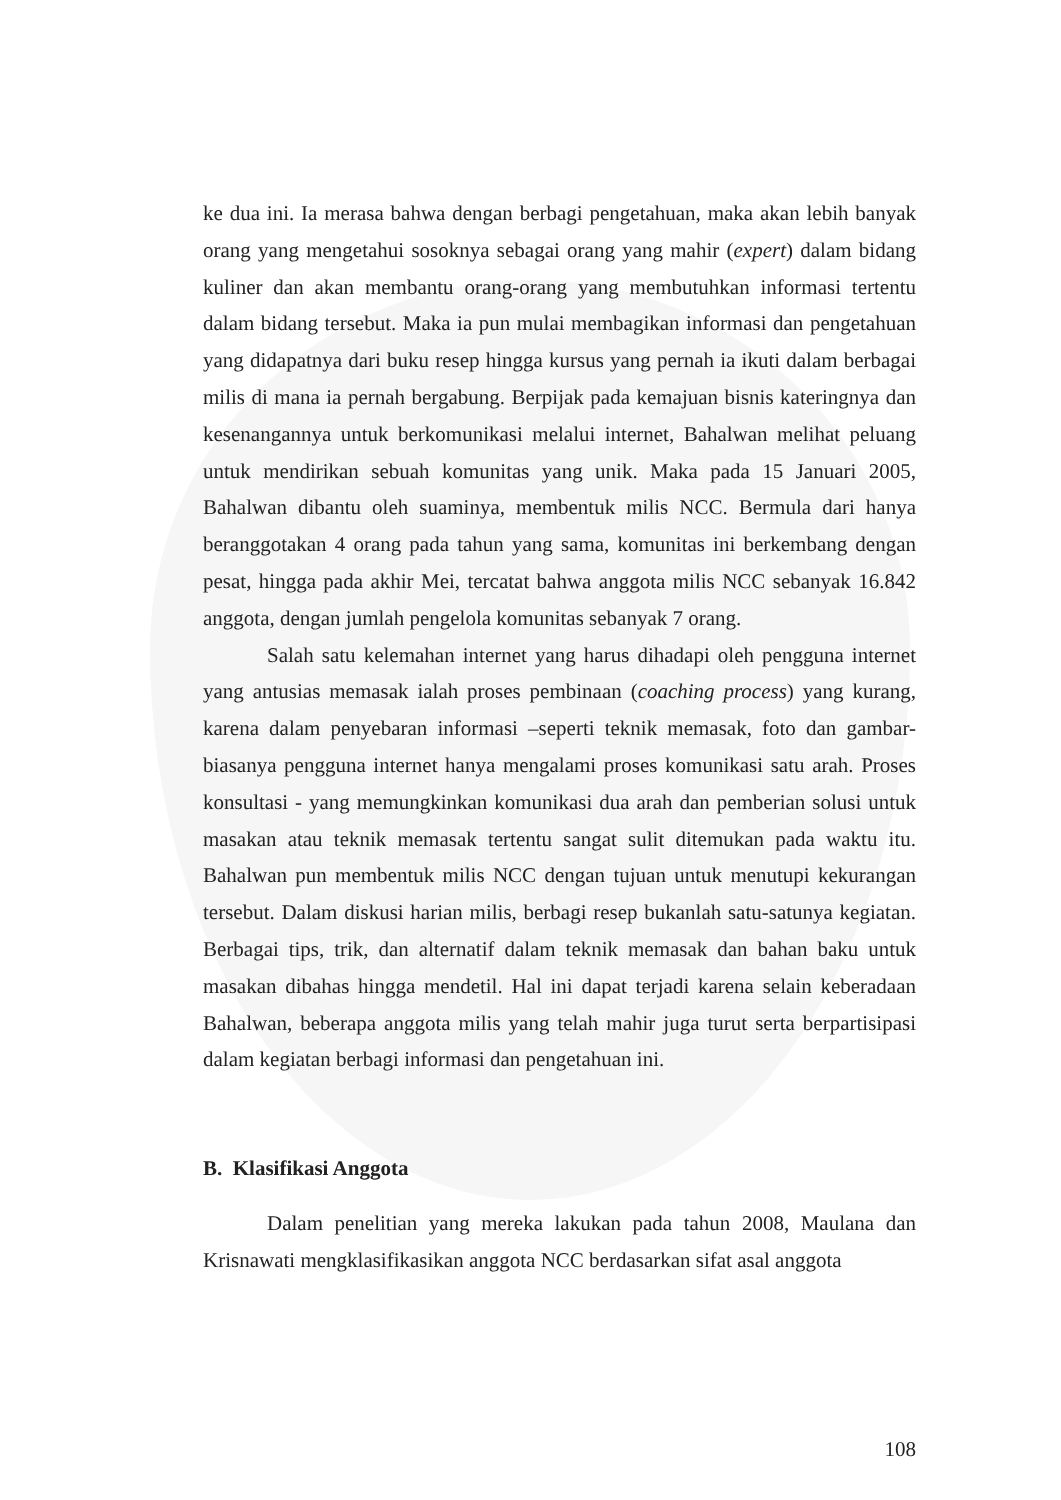ke dua ini. Ia merasa bahwa dengan berbagi pengetahuan, maka akan lebih banyak orang yang mengetahui sosoknya sebagai orang yang mahir (expert) dalam bidang kuliner dan akan membantu orang-orang yang membutuhkan informasi tertentu dalam bidang tersebut. Maka ia pun mulai membagikan informasi dan pengetahuan yang didapatnya dari buku resep hingga kursus yang pernah ia ikuti dalam berbagai milis di mana ia pernah bergabung. Berpijak pada kemajuan bisnis kateringnya dan kesenangannya untuk berkomunikasi melalui internet, Bahalwan melihat peluang untuk mendirikan sebuah komunitas yang unik. Maka pada 15 Januari 2005, Bahalwan dibantu oleh suaminya, membentuk milis NCC. Bermula dari hanya beranggotakan 4 orang pada tahun yang sama, komunitas ini berkembang dengan pesat, hingga pada akhir Mei, tercatat bahwa anggota milis NCC sebanyak 16.842 anggota, dengan jumlah pengelola komunitas sebanyak 7 orang.
Salah satu kelemahan internet yang harus dihadapi oleh pengguna internet yang antusias memasak ialah proses pembinaan (coaching process) yang kurang, karena dalam penyebaran informasi –seperti teknik memasak, foto dan gambar- biasanya pengguna internet hanya mengalami proses komunikasi satu arah. Proses konsultasi - yang memungkinkan komunikasi dua arah dan pemberian solusi untuk masakan atau teknik memasak tertentu sangat sulit ditemukan pada waktu itu. Bahalwan pun membentuk milis NCC dengan tujuan untuk menutupi kekurangan tersebut. Dalam diskusi harian milis, berbagi resep bukanlah satu-satunya kegiatan. Berbagai tips, trik, dan alternatif dalam teknik memasak dan bahan baku untuk masakan dibahas hingga mendetil. Hal ini dapat terjadi karena selain keberadaan Bahalwan, beberapa anggota milis yang telah mahir juga turut serta berpartisipasi dalam kegiatan berbagi informasi dan pengetahuan ini.
B. Klasifikasi Anggota
Dalam penelitian yang mereka lakukan pada tahun 2008, Maulana dan Krisnawati mengklasifikasikan anggota NCC berdasarkan sifat asal anggota
108